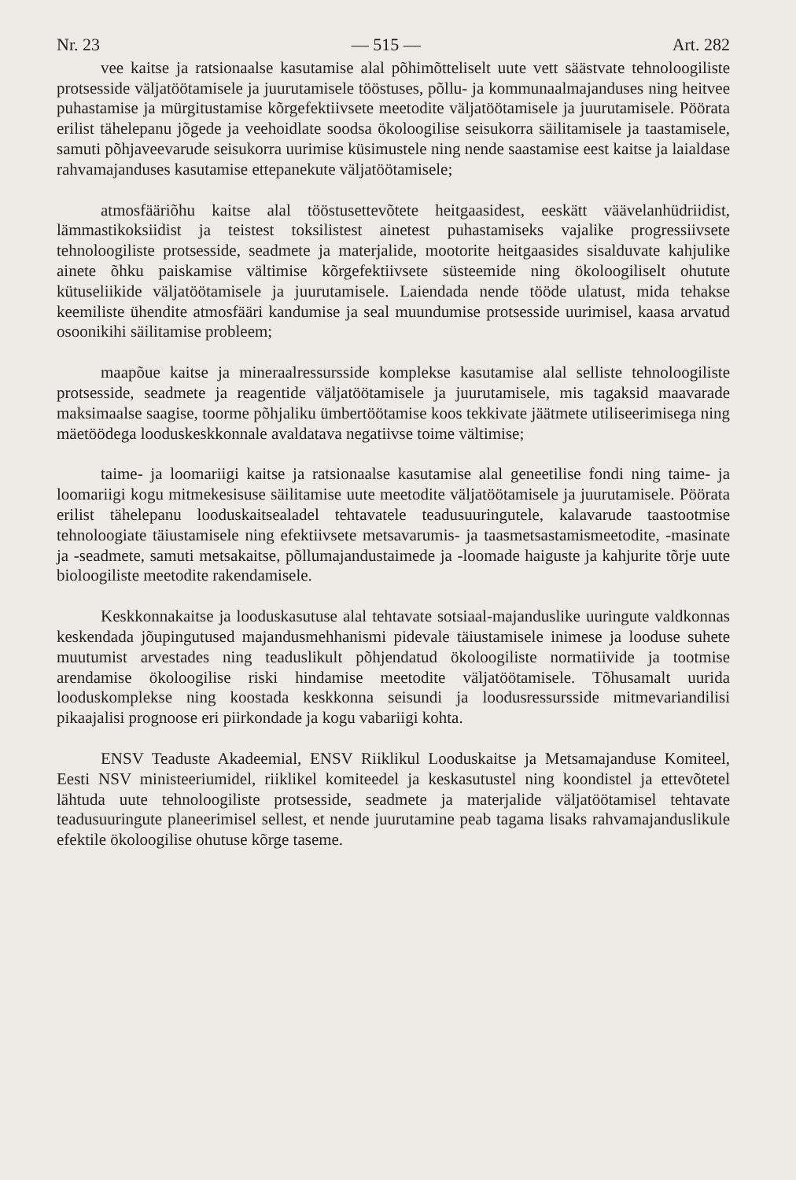Nr. 23 — 515 — Art. 282
vee kaitse ja ratsionaalse kasutamise alal põhimõtteliselt uute vett säästvate tehnoloogiliste protsesside väljatöötamisele ja juurutamisele tööstuses, põllu- ja kommunaalmajanduses ning heitvee puhastamise ja mürgitustamise kõrgefektiivsete meetodite väljatöötamisele ja juurutamisele. Pöörata erilist tähelepanu jõgede ja veehoidlate soodsa ökoloogilise seisukorra säilitamisele ja taastamisele, samuti põhjaveevarude seisukorra uurimise küsimustele ning nende saastamise eest kaitse ja laialdase rahvamajanduses kasutamise ettepanekute väljatöötamisele;
atmosfääriõhu kaitse alal tööstusettevõtete heitgaasidest, eeskätt väävelanhüdriidist, lämmastikoksiidist ja teistest toksilistest ainetest puhastamiseks vajalike progressiivsete tehnoloogiliste protsesside, seadmete ja materjalide, mootorite heitgaasides sisalduvate kahjulike ainete õhku paiskamise vältimise kõrgefektiivsete süsteemide ning ökoloogiliselt ohutute kütuseliikide väljatöötamisele ja juurutamisele. Laiendada nende tööde ulatust, mida tehakse keemiliste ühendite atmosfääri kandumise ja seal muundumise protsesside uurimisel, kaasa arvatud osoonikihi säilitamise probleem;
maapõue kaitse ja mineraalressursside komplekse kasutamise alal selliste tehnoloogiliste protsesside, seadmete ja reagentide väljatöötamisele ja juurutamisele, mis tagaksid maavarade maksimaalse saagise, toorme põhjaliku ümbertöötamise koos tekkivate jäätmete utiliseerimisega ning mäetöödega looduskeskkonnale avaldatava negatiivse toime vältimise;
taime- ja loomariigi kaitse ja ratsionaalse kasutamise alal geneetilise fondi ning taime- ja loomariigi kogu mitmekesisuse säilitamise uute meetodite väljatöötamisele ja juurutamisele. Pöörata erilist tähelepanu looduskaitsealadel tehtavatele teadusuuringutele, kalavarude taastootmise tehnoloogiate täiustamisele ning efektiivsete metsavarumis- ja taasmetsastamismeetodite, -masinate ja -seadmete, samuti metsakaitse, põllumajandustaimede ja -loomade haiguste ja kahjurite tõrje uute bioloogiliste meetodite rakendamisele.
Keskkonnakaitse ja looduskasutuse alal tehtavate sotsiaal-majanduslike uuringute valdkonnas keskendada jõupingutused majandusmehhanismi pidevale täiustamisele inimese ja looduse suhete muutumist arvestades ning teaduslikult põhjendatud ökoloogiliste normatiivide ja tootmise arendamise ökoloogilise riski hindamise meetodite väljatöötamisele. Tõhusamalt uurida looduskomplekse ning koostada keskkonna seisundi ja loodusressursside mitmevariandilisi pikaajalisi prognoose eri piirkondade ja kogu vabariigi kohta.
ENSV Teaduste Akadeemial, ENSV Riiklikul Looduskaitse ja Metsamajanduse Komiteel, Eesti NSV ministeeriumidel, riiklikel komiteedel ja keskasutustel ning koondistel ja ettevõtetel lähtuda uute tehnoloogiliste protsesside, seadmete ja materjalide väljatöötamisel tehtavate teadusuuringute planeerimisel sellest, et nende juurutamine peab tagama lisaks rahvamajanduslikule efektile ökoloogilise ohutuse kõrge taseme.